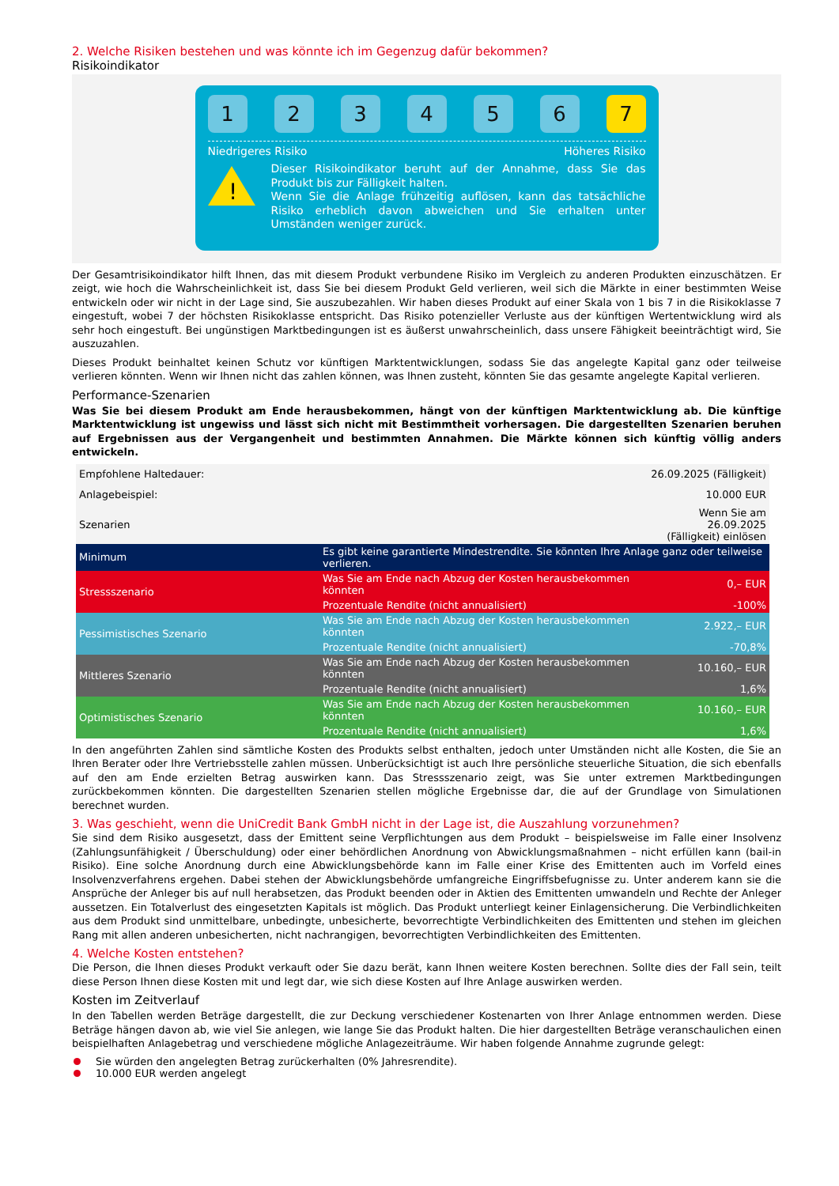2. Welche Risiken bestehen und was könnte ich im Gegenzug dafür bekommen?
Risikoindikator
1 2 3 4 5 6 7
Niedrigeres Risiko Höheres Risiko
!
Dieser Risikoindikator beruht auf der Annahme, dass Sie das Produkt bis zur Fälligkeit halten.
Wenn Sie die Anlage frühzeitig auflösen, kann das tatsächliche Risiko erheblich davon abweichen und Sie erhalten unter Umständen weniger zurück.
Der Gesamtrisikoindikator hilft Ihnen, das mit diesem Produkt verbundene Risiko im Vergleich zu anderen Produkten einzuschätzen. Er zeigt, wie hoch die Wahrscheinlichkeit ist, dass Sie bei diesem Produkt Geld verlieren, weil sich die Märkte in einer bestimmten Weise entwickeln oder wir nicht in der Lage sind, Sie auszubezahlen. Wir haben dieses Produkt auf einer Skala von 1 bis 7 in die Risikoklasse 7 eingestuft, wobei 7 der höchsten Risikoklasse entspricht. Das Risiko potenzieller Verluste aus der künftigen Wertentwicklung wird als sehr hoch eingestuft. Bei ungünstigen Marktbedingungen ist es äußerst unwahrscheinlich, dass unsere Fähigkeit beeinträchtigt wird, Sie auszuzahlen.
Dieses Produkt beinhaltet keinen Schutz vor künftigen Marktentwicklungen, sodass Sie das angelegte Kapital ganz oder teilweise verlieren könnten. Wenn wir Ihnen nicht das zahlen können, was Ihnen zusteht, könnten Sie das gesamte angelegte Kapital verlieren.
Performance-Szenarien
Was Sie bei diesem Produkt am Ende herausbekommen, hängt von der künftigen Marktentwicklung ab. Die künftige Marktentwicklung ist ungewiss und lässt sich nicht mit Bestimmtheit vorhersagen. Die dargestellten Szenarien beruhen auf Ergebnissen aus der Vergangenheit und bestimmten Annahmen. Die Märkte können sich künftig völlig anders entwickeln.
| Empfohlene Haltedauer: | | 26.09.2025 (Fälligkeit) |
| Anlagebeispiel: | | 10.000 EUR |
| Szenarien | | Wenn Sie am 26.09.2025 (Fälligkeit) einlösen |
| Minimum | Es gibt keine garantierte Mindestrendite. Sie könnten Ihre Anlage ganz oder teilweise verlieren. | |
| Stressszenario | Was Sie am Ende nach Abzug der Kosten herausbekommen könnten | 0,– EUR |
| | Prozentuale Rendite (nicht annualisiert) | -100% |
| Pessimistisches Szenario | Was Sie am Ende nach Abzug der Kosten herausbekommen könnten | 2.922,– EUR |
| | Prozentuale Rendite (nicht annualisiert) | -70,8% |
| Mittleres Szenario | Was Sie am Ende nach Abzug der Kosten herausbekommen könnten | 10.160,– EUR |
| | Prozentuale Rendite (nicht annualisiert) | 1,6% |
| Optimistisches Szenario | Was Sie am Ende nach Abzug der Kosten herausbekommen könnten | 10.160,– EUR |
| | Prozentuale Rendite (nicht annualisiert) | 1,6% |
In den angeführten Zahlen sind sämtliche Kosten des Produkts selbst enthalten, jedoch unter Umständen nicht alle Kosten, die Sie an Ihren Berater oder Ihre Vertriebsstelle zahlen müssen. Unberücksichtigt ist auch Ihre persönliche steuerliche Situation, die sich ebenfalls auf den am Ende erzielten Betrag auswirken kann. Das Stressszenario zeigt, was Sie unter extremen Marktbedingungen zurückbekommen könnten. Die dargestellten Szenarien stellen mögliche Ergebnisse dar, die auf der Grundlage von Simulationen berechnet wurden.
3. Was geschieht, wenn die UniCredit Bank GmbH nicht in der Lage ist, die Auszahlung vorzunehmen?
Sie sind dem Risiko ausgesetzt, dass der Emittent seine Verpflichtungen aus dem Produkt – beispielsweise im Falle einer Insolvenz (Zahlungsunfähigkeit / Überschuldung) oder einer behördlichen Anordnung von Abwicklungsmaßnahmen – nicht erfüllen kann (bail-in Risiko). Eine solche Anordnung durch eine Abwicklungsbehörde kann im Falle einer Krise des Emittenten auch im Vorfeld eines Insolvenzverfahrens ergehen. Dabei stehen der Abwicklungsbehörde umfangreiche Eingriffsbefugnisse zu. Unter anderem kann sie die Ansprüche der Anleger bis auf null herabsetzen, das Produkt beenden oder in Aktien des Emittenten umwandeln und Rechte der Anleger aussetzen. Ein Totalverlust des eingesetzten Kapitals ist möglich. Das Produkt unterliegt keiner Einlagensicherung. Die Verbindlichkeiten aus dem Produkt sind unmittelbare, unbedingte, unbesicherte, bevorrechtigte Verbindlichkeiten des Emittenten und stehen im gleichen Rang mit allen anderen unbesicherten, nicht nachrangigen, bevorrechtigten Verbindlichkeiten des Emittenten.
4. Welche Kosten entstehen?
Die Person, die Ihnen dieses Produkt verkauft oder Sie dazu berät, kann Ihnen weitere Kosten berechnen. Sollte dies der Fall sein, teilt diese Person Ihnen diese Kosten mit und legt dar, wie sich diese Kosten auf Ihre Anlage auswirken werden.
Kosten im Zeitverlauf
In den Tabellen werden Beträge dargestellt, die zur Deckung verschiedener Kostenarten von Ihrer Anlage entnommen werden. Diese Beträge hängen davon ab, wie viel Sie anlegen, wie lange Sie das Produkt halten. Die hier dargestellten Beträge veranschaulichen einen beispielhaften Anlagebetrag und verschiedene mögliche Anlagezeiträume. Wir haben folgende Annahme zugrunde gelegt:
Sie würden den angelegten Betrag zurückerhalten (0% Jahresrendite).
10.000 EUR werden angelegt